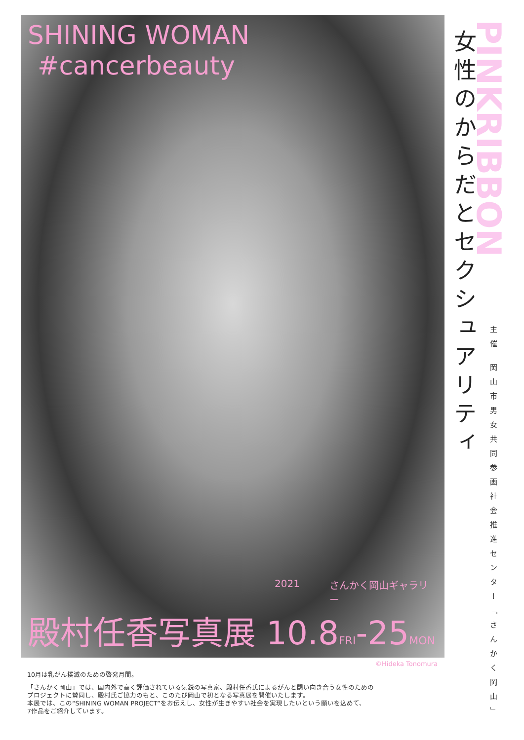SHINING WOMAN
#cancerbeauty
2021 さんかく岡山ギャラリー
殿村任香写真展 10.8FRI-25MON
女性のからだとセクシュアリティ
PINKRIBBON
主催 岡山市男女共同参画社会推進センター「さんかく岡山」
©Hideka Tonomura
10月は乳がん撲滅のための啓発月間。
「さんかく岡山」では、国内外で高く評価されている気鋭の写真家、殿村任香氏によるがんと闘い向き合う女性のための
プロジェクトに賛同し、殿村氏ご協力のもと、このたび岡山で初となる写真展を開催いたします。
本展では、この“SHINING WOMAN PROJECT”をお伝えし、女性が生きやすい社会を実現したいという願いを込めて、
7作品をご紹介しています。